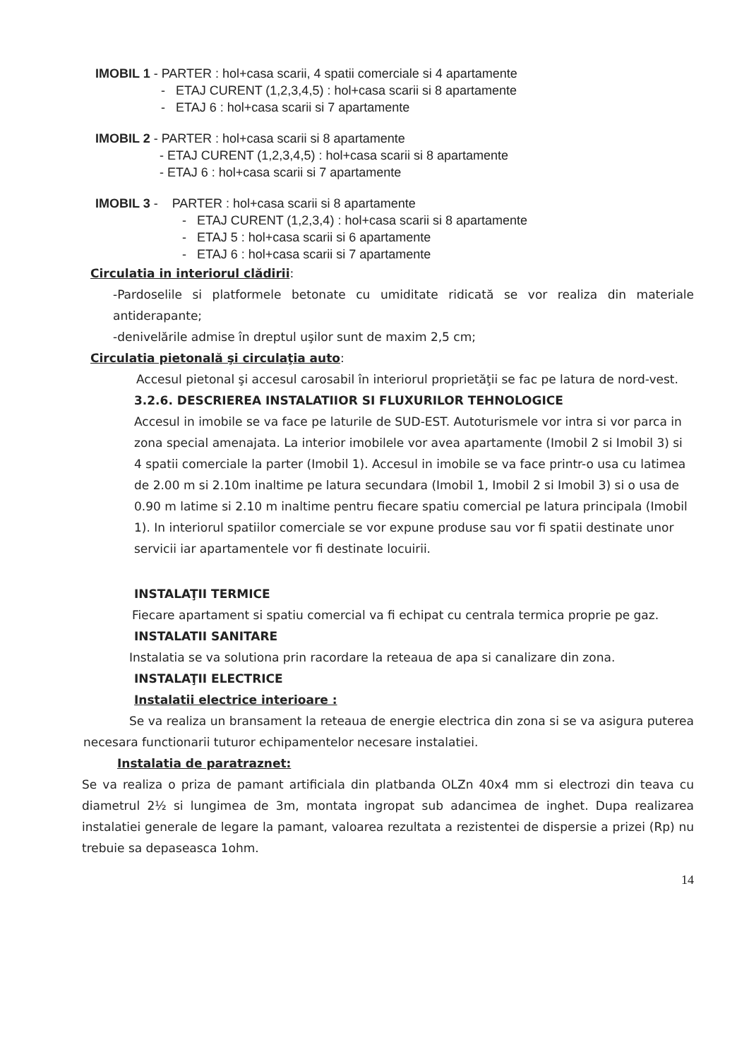IMOBIL 1 - PARTER : hol+casa scarii, 4 spatii comerciale si 4 apartamente
- ETAJ CURENT (1,2,3,4,5) : hol+casa scarii si 8 apartamente
- ETAJ 6 : hol+casa scarii si 7 apartamente
IMOBIL 2 - PARTER : hol+casa scarii si 8 apartamente
- ETAJ CURENT (1,2,3,4,5) : hol+casa scarii si 8 apartamente
- ETAJ 6 : hol+casa scarii si 7 apartamente
IMOBIL 3 - PARTER : hol+casa scarii si 8 apartamente
- ETAJ CURENT (1,2,3,4) : hol+casa scarii si 8 apartamente
- ETAJ 5 : hol+casa scarii si 6 apartamente
- ETAJ 6 : hol+casa scarii si 7 apartamente
Circulatia in interiorul clădirii:
-Pardoselile si platformele betonate cu umiditate ridicată se vor realiza din materiale antiderapante;
-denivelările admise în dreptul uşilor sunt de maxim 2,5 cm;
Circulatia pietonală şi circulaţia auto:
Accesul pietonal şi accesul carosabil în interiorul proprietăţii se fac pe latura de nord-vest.
3.2.6. DESCRIEREA INSTALATIIOR SI FLUXURILOR TEHNOLOGICE
Accesul in imobile se va face pe laturile de SUD-EST. Autoturismele vor intra si vor parca in zona special amenajata. La interior imobilele vor avea apartamente (Imobil 2 si Imobil 3) si 4 spatii comerciale la parter (Imobil 1). Accesul in imobile se va face printr-o usa cu latimea de 2.00 m si 2.10m inaltime pe latura secundara (Imobil 1, Imobil 2 si Imobil 3) si o usa de 0.90 m latime si 2.10 m inaltime pentru fiecare spatiu comercial pe latura principala (Imobil 1). In interiorul spatiilor comerciale se vor expune produse sau vor fi spatii destinate unor servicii iar apartamentele vor fi destinate locuirii.
INSTALAŢII TERMICE
Fiecare apartament si spatiu comercial va fi echipat cu centrala termica proprie pe gaz.
INSTALATII SANITARE
Instalatia se va solutiona prin racordare la reteaua de apa si canalizare din zona.
INSTALAŢII ELECTRICE
Instalatii electrice interioare :
Se va realiza un bransament la reteaua de energie electrica din zona si se va asigura puterea necesara functionarii tuturor echipamentelor necesare instalatiei.
Instalatia de paratraznet:
Se va realiza o priza de pamant artificiala din platbanda OLZn 40x4 mm si electrozi din teava cu diametrul 2½ si lungimea de 3m, montata ingropat sub adancimea de inghet. Dupa realizarea instalatiei generale de legare la pamant, valoarea rezultata a rezistentei de dispersie a prizei (Rp) nu trebuie sa depaseasca 1ohm.
14